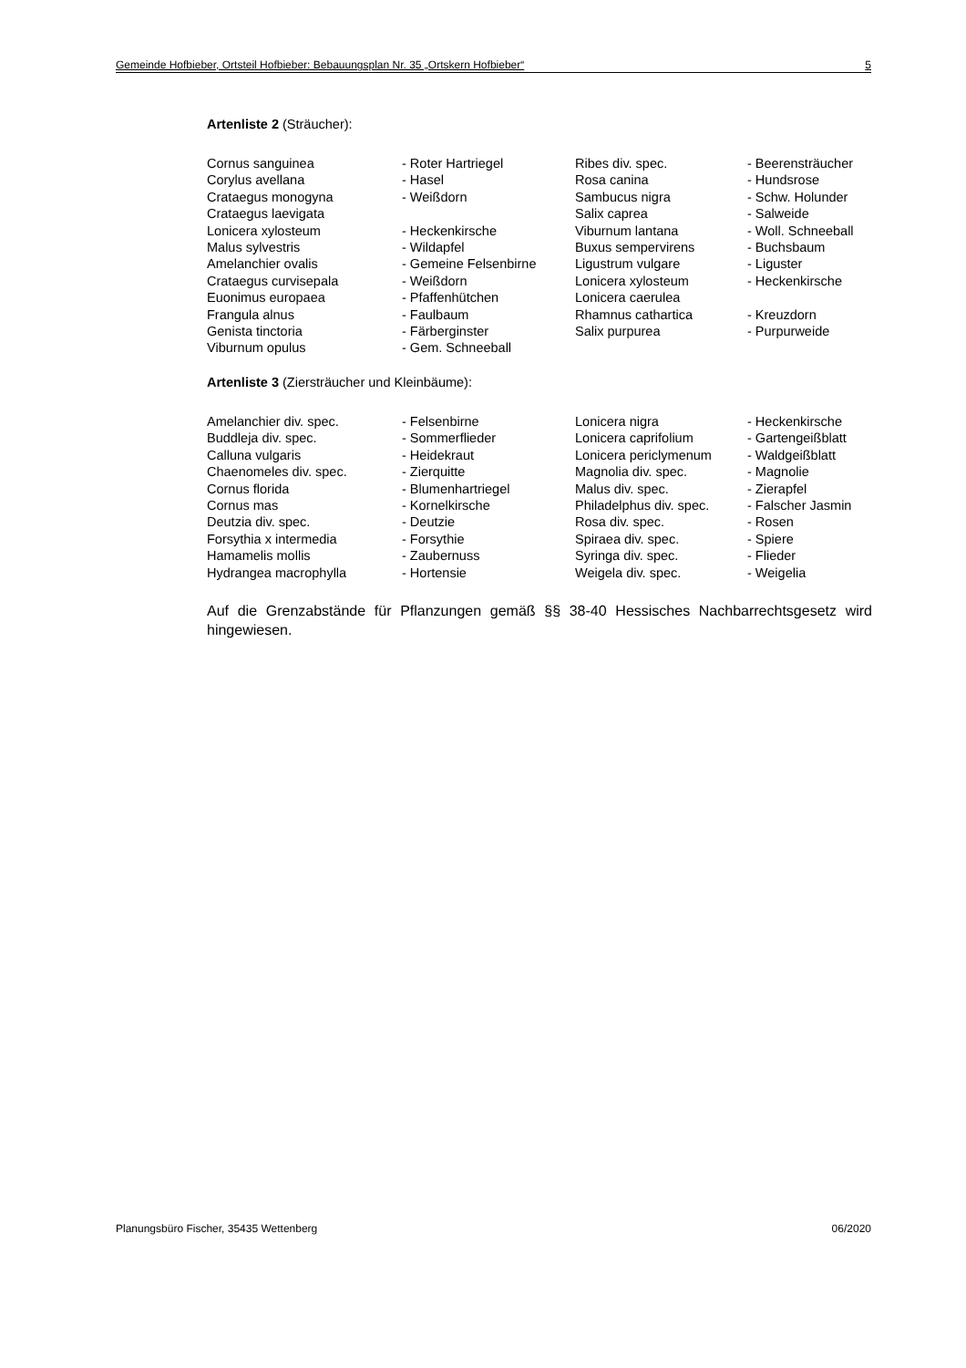Gemeinde Hofbieber, Ortsteil Hofbieber: Bebauungsplan Nr. 35 „Ortskern Hofbieber“5
Artenliste 2 (Sträucher):
| Cornus sanguinea | - Roter Hartriegel | Ribes div. spec. | - Beerensträucher |
| Corylus avellana | - Hasel | Rosa canina | - Hundsrose |
| Crataegus monogyna | - Weißdorn | Sambucus nigra | - Schw. Holunder |
| Crataegus laevigata | | Salix caprea | - Salweide |
| Lonicera xylosteum | - Heckenkirsche | Viburnum lantana | - Woll. Schneeball |
| Malus sylvestris | - Wildapfel | Buxus sempervirens | - Buchsbaum |
| Amelanchier ovalis | - Gemeine Felsenbirne | Ligustrum vulgare | - Liguster |
| Crataegus curvisepala | - Weißdorn | Lonicera xylosteum | - Heckenkirsche |
| Euonimus europaea | - Pfaffenhütchen | Lonicera caerulea | |
| Frangula alnus | - Faulbaum | Rhamnus cathartica | - Kreuzdorn |
| Genista tinctoria | - Färberginster | Salix purpurea | - Purpurweide |
| Viburnum opulus | - Gem. Schneeball | | |
Artenliste 3 (Ziersträucher und Kleinbäume):
| Amelanchier div. spec. | - Felsenbirne | Lonicera nigra | - Heckenkirsche |
| Buddleja div. spec. | - Sommerflieder | Lonicera caprifolium | - Gartengeißblatt |
| Calluna vulgaris | - Heidekraut | Lonicera periclymenum | - Waldgeißblatt |
| Chaenomeles div. spec. | - Zierquitte | Magnolia div. spec. | - Magnolie |
| Cornus florida | - Blumenhartriegel | Malus div. spec. | - Zierapfel |
| Cornus mas | - Kornelkirsche | Philadelphus div. spec. | - Falscher Jasmin |
| Deutzia div. spec. | - Deutzie | Rosa div. spec. | - Rosen |
| Forsythia x intermedia | - Forsythie | Spiraea div. spec. | - Spiere |
| Hamamelis mollis | - Zaubernuss | Syringa div. spec. | - Flieder |
| Hydrangea macrophylla | - Hortensie | Weigela div. spec. | - Weigelia |
Auf die Grenzabstände für Pflanzungen gemäß §§ 38-40 Hessisches Nachbarrechtsgesetz wird hingewiesen.
Planungsbüro Fischer, 35435 Wettenberg 06/2020